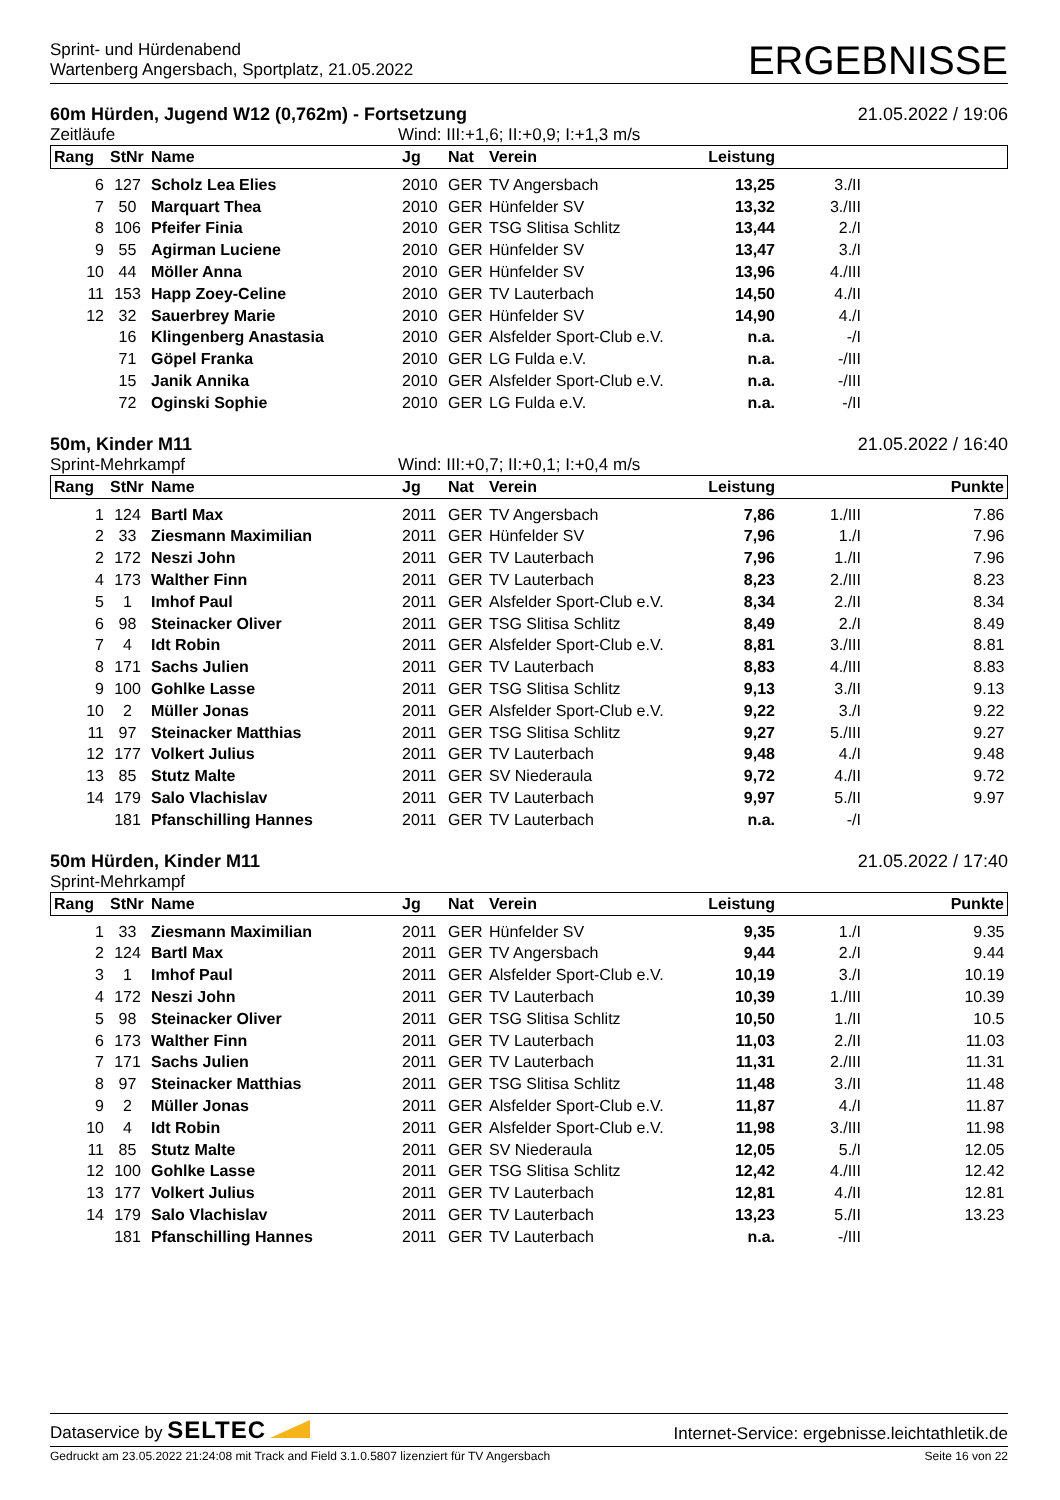Sprint- und Hürdenabend
Wartenberg Angersbach, Sportplatz, 21.05.2022
ERGEBNISSE
60m Hürden, Jugend W12 (0,762m) - Fortsetzung 21.05.2022 / 19:06
Zeitläufe Wind: III:+1,6; II:+0,9; I:+1,3 m/s
| Rang | StNr | Name | Jg | Nat | Verein | Leistung | | |
| --- | --- | --- | --- | --- | --- | --- | --- | --- |
| 6 | 127 | Scholz Lea Elies | 2010 | GER | TV Angersbach | 13,25 | 3./II | |
| 7 | 50 | Marquart Thea | 2010 | GER | Hünfelder SV | 13,32 | 3./III | |
| 8 | 106 | Pfeifer Finia | 2010 | GER | TSG Slitisa Schlitz | 13,44 | 2./I | |
| 9 | 55 | Agirman Luciene | 2010 | GER | Hünfelder SV | 13,47 | 3./I | |
| 10 | 44 | Möller Anna | 2010 | GER | Hünfelder SV | 13,96 | 4./III | |
| 11 | 153 | Happ Zoey-Celine | 2010 | GER | TV Lauterbach | 14,50 | 4./II | |
| 12 | 32 | Sauerbrey Marie | 2010 | GER | Hünfelder SV | 14,90 | 4./I | |
| | 16 | Klingenberg Anastasia | 2010 | GER | Alsfelder Sport-Club e.V. | n.a. | -/I | |
| | 71 | Göpel Franka | 2010 | GER | LG Fulda e.V. | n.a. | -/III | |
| | 15 | Janik Annika | 2010 | GER | Alsfelder Sport-Club e.V. | n.a. | -/III | |
| | 72 | Oginski Sophie | 2010 | GER | LG Fulda e.V. | n.a. | -/II | |
50m, Kinder M11 21.05.2022 / 16:40
Sprint-Mehrkampf Wind: III:+0,7; II:+0,1; I:+0,4 m/s
| Rang | StNr | Name | Jg | Nat | Verein | Leistung | | Punkte |
| --- | --- | --- | --- | --- | --- | --- | --- | --- |
| 1 | 124 | Bartl Max | 2011 | GER | TV Angersbach | 7,86 | 1./III | 7.86 |
| 2 | 33 | Ziesmann Maximilian | 2011 | GER | Hünfelder SV | 7,96 | 1./I | 7.96 |
| 2 | 172 | Neszi John | 2011 | GER | TV Lauterbach | 7,96 | 1./II | 7.96 |
| 4 | 173 | Walther Finn | 2011 | GER | TV Lauterbach | 8,23 | 2./III | 8.23 |
| 5 | 1 | Imhof Paul | 2011 | GER | Alsfelder Sport-Club e.V. | 8,34 | 2./II | 8.34 |
| 6 | 98 | Steinacker Oliver | 2011 | GER | TSG Slitisa Schlitz | 8,49 | 2./I | 8.49 |
| 7 | 4 | Idt Robin | 2011 | GER | Alsfelder Sport-Club e.V. | 8,81 | 3./III | 8.81 |
| 8 | 171 | Sachs Julien | 2011 | GER | TV Lauterbach | 8,83 | 4./III | 8.83 |
| 9 | 100 | Gohlke Lasse | 2011 | GER | TSG Slitisa Schlitz | 9,13 | 3./II | 9.13 |
| 10 | 2 | Müller Jonas | 2011 | GER | Alsfelder Sport-Club e.V. | 9,22 | 3./I | 9.22 |
| 11 | 97 | Steinacker Matthias | 2011 | GER | TSG Slitisa Schlitz | 9,27 | 5./III | 9.27 |
| 12 | 177 | Volkert Julius | 2011 | GER | TV Lauterbach | 9,48 | 4./I | 9.48 |
| 13 | 85 | Stutz Malte | 2011 | GER | SV Niederaula | 9,72 | 4./II | 9.72 |
| 14 | 179 | Salo Vlachislav | 2011 | GER | TV Lauterbach | 9,97 | 5./II | 9.97 |
| | 181 | Pfanschilling Hannes | 2011 | GER | TV Lauterbach | n.a. | -/I | |
50m Hürden, Kinder M11 21.05.2022 / 17:40
Sprint-Mehrkampf
| Rang | StNr | Name | Jg | Nat | Verein | Leistung | | Punkte |
| --- | --- | --- | --- | --- | --- | --- | --- | --- |
| 1 | 33 | Ziesmann Maximilian | 2011 | GER | Hünfelder SV | 9,35 | 1./I | 9.35 |
| 2 | 124 | Bartl Max | 2011 | GER | TV Angersbach | 9,44 | 2./I | 9.44 |
| 3 | 1 | Imhof Paul | 2011 | GER | Alsfelder Sport-Club e.V. | 10,19 | 3./I | 10.19 |
| 4 | 172 | Neszi John | 2011 | GER | TV Lauterbach | 10,39 | 1./III | 10.39 |
| 5 | 98 | Steinacker Oliver | 2011 | GER | TSG Slitisa Schlitz | 10,50 | 1./II | 10.5 |
| 6 | 173 | Walther Finn | 2011 | GER | TV Lauterbach | 11,03 | 2./II | 11.03 |
| 7 | 171 | Sachs Julien | 2011 | GER | TV Lauterbach | 11,31 | 2./III | 11.31 |
| 8 | 97 | Steinacker Matthias | 2011 | GER | TSG Slitisa Schlitz | 11,48 | 3./II | 11.48 |
| 9 | 2 | Müller Jonas | 2011 | GER | Alsfelder Sport-Club e.V. | 11,87 | 4./I | 11.87 |
| 10 | 4 | Idt Robin | 2011 | GER | Alsfelder Sport-Club e.V. | 11,98 | 3./III | 11.98 |
| 11 | 85 | Stutz Malte | 2011 | GER | SV Niederaula | 12,05 | 5./I | 12.05 |
| 12 | 100 | Gohlke Lasse | 2011 | GER | TSG Slitisa Schlitz | 12,42 | 4./III | 12.42 |
| 13 | 177 | Volkert Julius | 2011 | GER | TV Lauterbach | 12,81 | 4./II | 12.81 |
| 14 | 179 | Salo Vlachislav | 2011 | GER | TV Lauterbach | 13,23 | 5./II | 13.23 |
| | 181 | Pfanschilling Hannes | 2011 | GER | TV Lauterbach | n.a. | -/III | |
Dataservice by SELTEC
Internet-Service: ergebnisse.leichtathletik.de
Gedruckt am 23.05.2022 21:24:08 mit Track and Field 3.1.0.5807 lizenziert für TV Angersbach Seite 16 von 22